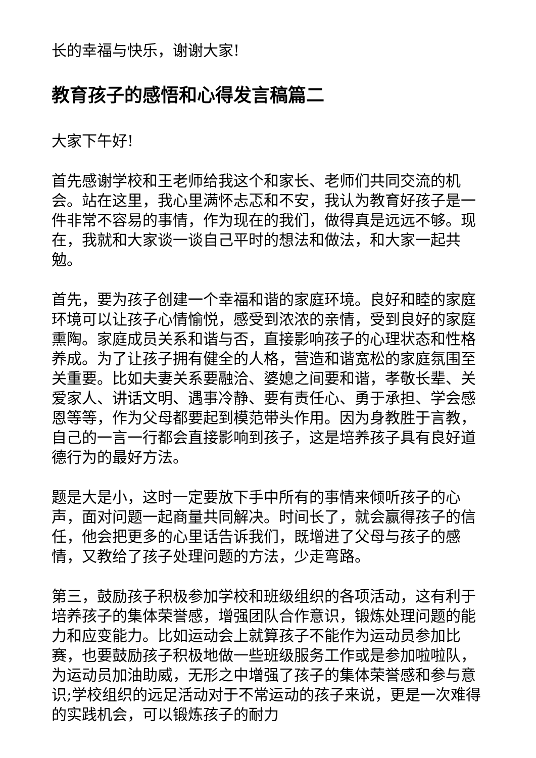长的幸福与快乐，谢谢大家!
教育孩子的感悟和心得发言稿篇二
大家下午好!
首先感谢学校和王老师给我这个和家长、老师们共同交流的机会。站在这里，我心里满怀忐忑和不安，我认为教育好孩子是一件非常不容易的事情，作为现在的我们，做得真是远远不够。现在，我就和大家谈一谈自己平时的想法和做法，和大家一起共勉。
首先，要为孩子创建一个幸福和谐的家庭环境。良好和睦的家庭环境可以让孩子心情愉悦，感受到浓浓的亲情，受到良好的家庭熏陶。家庭成员关系和谐与否，直接影响孩子的心理状态和性格养成。为了让孩子拥有健全的人格，营造和谐宽松的家庭氛围至关重要。比如夫妻关系要融洽、婆媳之间要和谐，孝敬长辈、关爱家人、讲话文明、遇事冷静、要有责任心、勇于承担、学会感恩等等，作为父母都要起到模范带头作用。因为身教胜于言教，自己的一言一行都会直接影响到孩子，这是培养孩子具有良好道德行为的最好方法。
题是大是小，这时一定要放下手中所有的事情来倾听孩子的心声，面对问题一起商量共同解决。时间长了，就会赢得孩子的信任，他会把更多的心里话告诉我们，既增进了父母与孩子的感情，又教给了孩子处理问题的方法，少走弯路。
第三，鼓励孩子积极参加学校和班级组织的各项活动，这有利于培养孩子的集体荣誉感，增强团队合作意识，锻炼处理问题的能力和应变能力。比如运动会上就算孩子不能作为运动员参加比赛，也要鼓励孩子积极地做一些班级服务工作或是参加啦啦队，为运动员加油助威，无形之中增强了孩子的集体荣誉感和参与意识;学校组织的远足活动对于不常运动的孩子来说，更是一次难得的实践机会，可以锻炼孩子的耐力